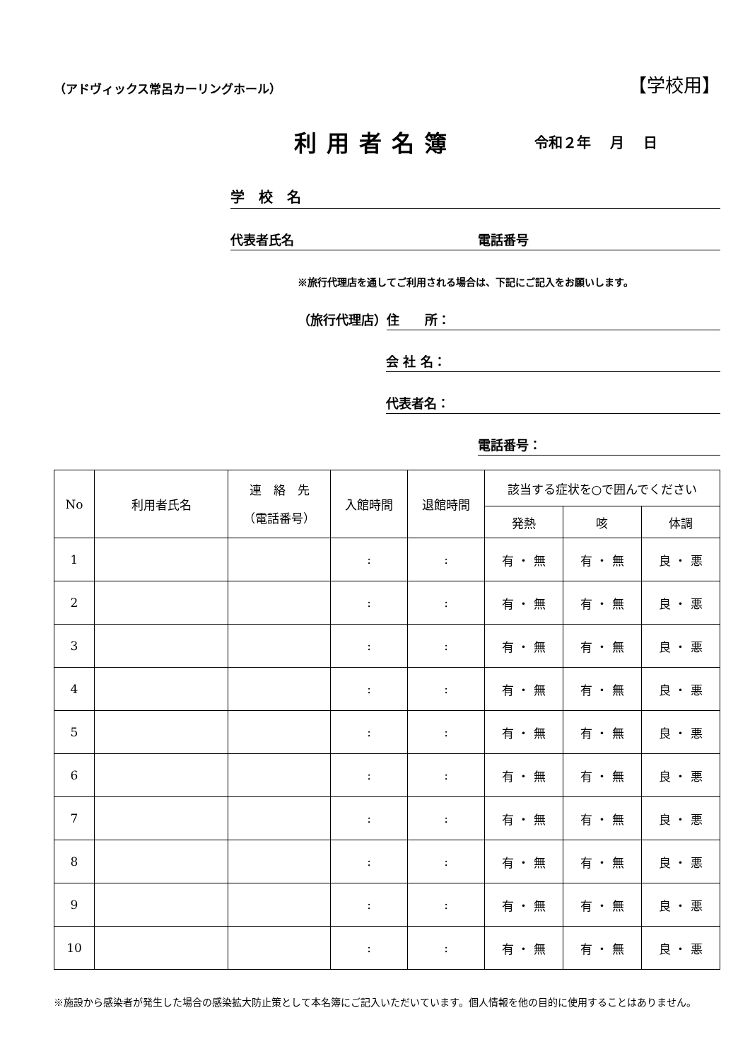（アドヴィックス常呂カーリングホール）
【学校用】
利用者名簿
令和２年 月 日
学　校　名
代表者氏名 電話番号
※旅行代理店を通してご利用される場合は、下記にご記入をお願いします。
（旅行代理店） 住　　所：
会 社 名：
代表者名：
電話番号：
| No | 利用者氏名 | 連 絡 先 （電話番号） | 入館時間 | 退館時間 | 該当する症状を○で囲んでください | | |
| --- | --- | --- | --- | --- | --- | --- | --- |
| | | | | | 発熱 | 咳 | 体調 |
| 1 | | | : | : | 有 ・ 無 | 有 ・ 無 | 良 ・ 悪 |
| 2 | | | : | : | 有 ・ 無 | 有 ・ 無 | 良 ・ 悪 |
| 3 | | | : | : | 有 ・ 無 | 有 ・ 無 | 良 ・ 悪 |
| 4 | | | : | : | 有 ・ 無 | 有 ・ 無 | 良 ・ 悪 |
| 5 | | | : | : | 有 ・ 無 | 有 ・ 無 | 良 ・ 悪 |
| 6 | | | : | : | 有 ・ 無 | 有 ・ 無 | 良 ・ 悪 |
| 7 | | | : | : | 有 ・ 無 | 有 ・ 無 | 良 ・ 悪 |
| 8 | | | : | : | 有 ・ 無 | 有 ・ 無 | 良 ・ 悪 |
| 9 | | | : | : | 有 ・ 無 | 有 ・ 無 | 良 ・ 悪 |
| 10 | | | : | : | 有 ・ 無 | 有 ・ 無 | 良 ・ 悪 |
※施設から感染者が発生した場合の感染拡大防止策として本名簿にご記入いただいています。個人情報を他の目的に使用することはありません。